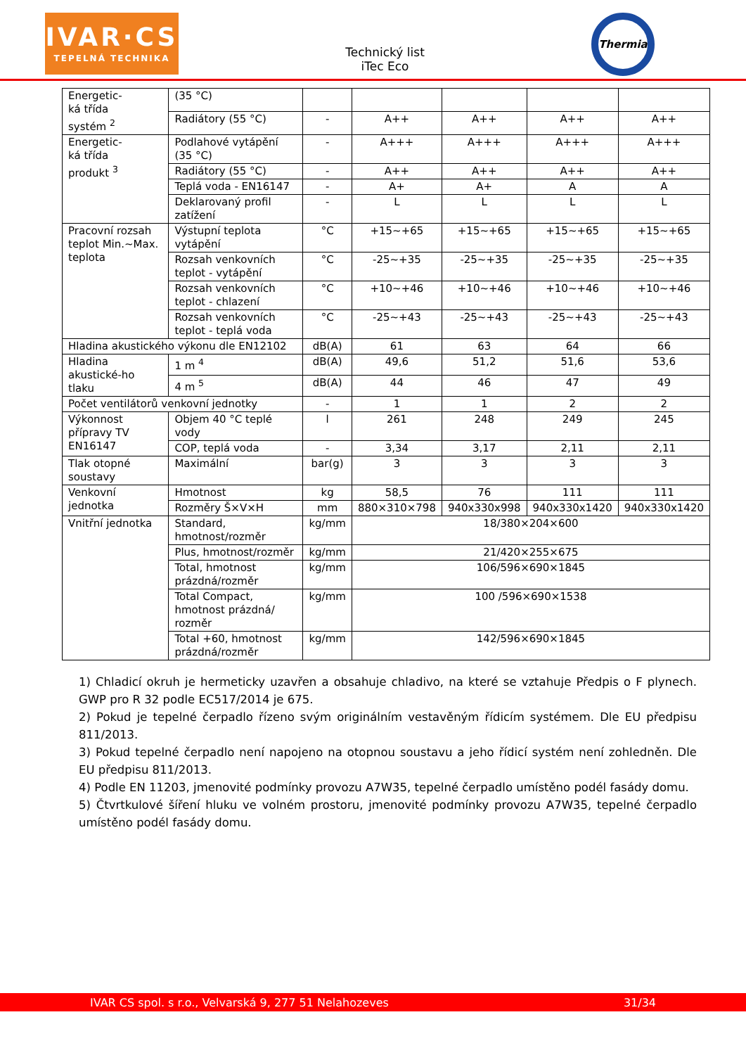IVAR·CS
TEPELNÁ TECHNIKA
Technický list
iTec Eco
Thermia
| Energetic- ká třída systém <sup>2</sup> | (35 °C) | | | | | |
| | Radiátory (55 °C) | - | A++ | A++ | A++ | A++ |
| Energetic- ká třída produkt <sup>3</sup> | Podlahové vytápění (35 °C) | - | A+++ | A+++ | A+++ | A+++ |
| | Radiátory (55 °C) | - | A++ | A++ | A++ | A++ |
| | Teplá voda - EN16147 | - | A+ | A+ | A | A |
| | Deklarovaný profil zatížení | - | L | L | L | L |
| Pracovní rozsah teplot Min.~Max. teplota | Výstupní teplota vytápění | °C | +15~+65 | +15~+65 | +15~+65 | +15~+65 |
| | Rozsah venkovních teplot - vytápění | °C | -25~+35 | -25~+35 | -25~+35 | -25~+35 |
| | Rozsah venkovních teplot - chlazení | °C | +10~+46 | +10~+46 | +10~+46 | +10~+46 |
| | Rozsah venkovních teplot - teplá voda | °C | -25~+43 | -25~+43 | -25~+43 | -25~+43 |
| Hladina akustického výkonu dle EN12102 | | dB(A) | 61 | 63 | 64 | 66 |
| Hladina akustické-ho tlaku | 1 m <sup>4</sup> | dB(A) | 49,6 | 51,2 | 51,6 | 53,6 |
| | 4 m <sup>5</sup> | dB(A) | 44 | 46 | 47 | 49 |
| Počet ventilátorů venkovní jednotky | | - | 1 | 1 | 2 | 2 |
| Výkonnost přípravy TV EN16147 | Objem 40 °C teplé vody | l | 261 | 248 | 249 | 245 |
| | COP, teplá voda | - | 3,34 | 3,17 | 2,11 | 2,11 |
| Tlak otopné soustavy | Maximální | bar(g) | 3 | 3 | 3 | 3 |
| Venkovní jednotka | Hmotnost | kg | 58,5 | 76 | 111 | 111 |
| | Rozměry Š×V×H | mm | 880×310×798 | 940x330x998 | 940x330x1420 | 940x330x1420 |
| Vnitřní jednotka | Standard, hmotnost/rozměr | kg/mm | 18/380×204×600 | | | |
| | Plus, hmotnost/rozměr | kg/mm | 21/420×255×675 | | | |
| | Total, hmotnost prázdná/rozměr | kg/mm | 106/596×690×1845 | | | |
| | Total Compact, hmotnost prázdná/ rozměr | kg/mm | 100 /596×690×1538 | | | |
| | Total +60, hmotnost prázdná/rozměr | kg/mm | 142/596×690×1845 | | | |
1) Chladicí okruh je hermeticky uzavřen a obsahuje chladivo, na které se vztahuje Předpis o F plynech. GWP pro R 32 podle EC517/2014 je 675.
2) Pokud je tepelné čerpadlo řízeno svým originálním vestavěným řídicím systémem. Dle EU předpisu 811/2013.
3) Pokud tepelné čerpadlo není napojeno na otopnou soustavu a jeho řídicí systém není zohledněn. Dle EU předpisu 811/2013.
4) Podle EN 11203, jmenovité podmínky provozu A7W35, tepelné čerpadlo umístěno podél fasády domu.
5) Čtvrtkulové šíření hluku ve volném prostoru, jmenovité podmínky provozu A7W35, tepelné čerpadlo umístěno podél fasády domu.
IVAR CS spol. s r.o., Velvarská 9, 277 51 Nelahozeves 31/34